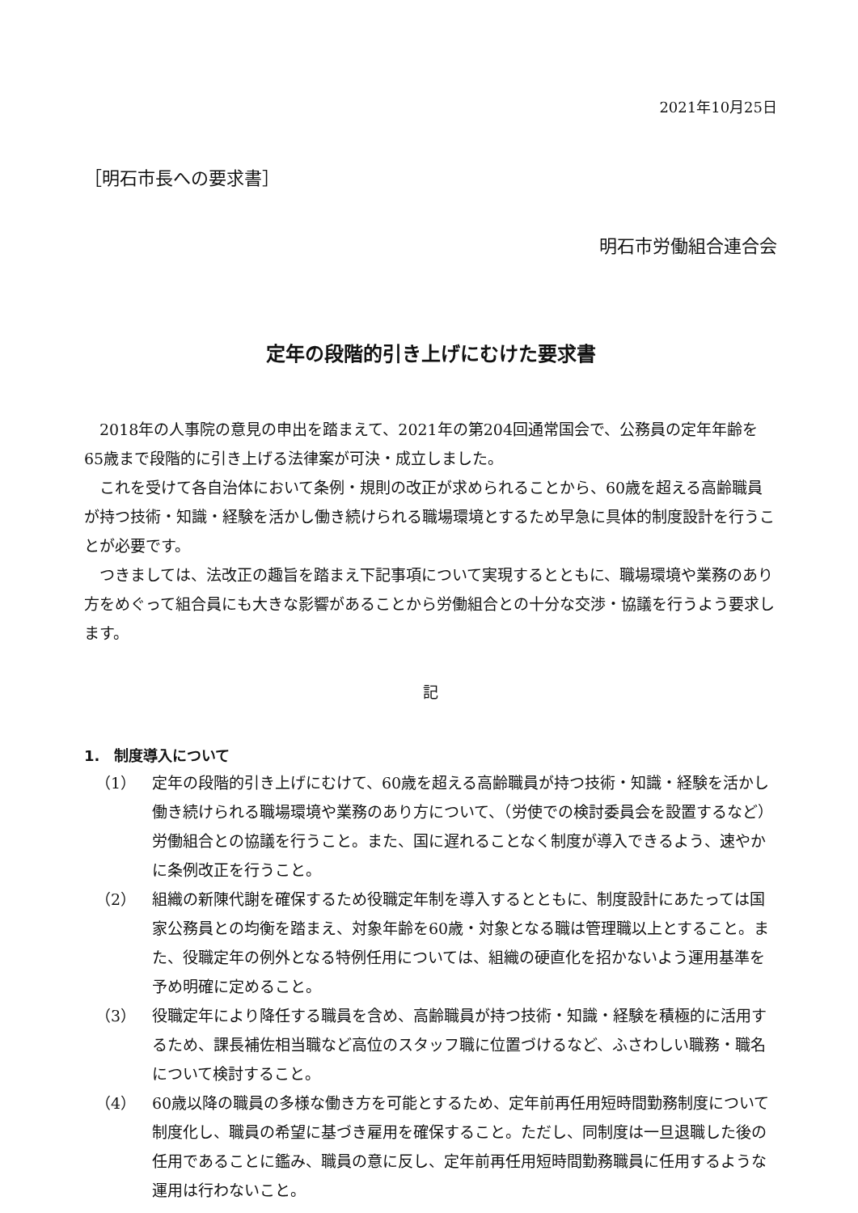2021年10月25日
［明石市長への要求書］
明石市労働組合連合会
定年の段階的引き上げにむけた要求書
2018年の人事院の意見の申出を踏まえて、2021年の第204回通常国会で、公務員の定年年齢を65歳まで段階的に引き上げる法律案が可決・成立しました。
これを受けて各自治体において条例・規則の改正が求められることから、60歳を超える高齢職員が持つ技術・知識・経験を活かし働き続けられる職場環境とするため早急に具体的制度設計を行うことが必要です。
つきましては、法改正の趣旨を踏まえ下記事項について実現するとともに、職場環境や業務のあり方をめぐって組合員にも大きな影響があることから労働組合との十分な交渉・協議を行うよう要求します。
記
1.　制度導入について
（1） 定年の段階的引き上げにむけて、60歳を超える高齢職員が持つ技術・知識・経験を活かし働き続けられる職場環境や業務のあり方について、（労使での検討委員会を設置するなど）労働組合との協議を行うこと。また、国に遅れることなく制度が導入できるよう、速やかに条例改正を行うこと。
（2） 組織の新陳代謝を確保するため役職定年制を導入するとともに、制度設計にあたっては国家公務員との均衡を踏まえ、対象年齢を60歳・対象となる職は管理職以上とすること。また、役職定年の例外となる特例任用については、組織の硬直化を招かないよう運用基準を予め明確に定めること。
（3） 役職定年により降任する職員を含め、高齢職員が持つ技術・知識・経験を積極的に活用するため、課長補佐相当職など高位のスタッフ職に位置づけるなど、ふさわしい職務・職名について検討すること。
（4） 60歳以降の職員の多様な働き方を可能とするため、定年前再任用短時間勤務制度について制度化し、職員の希望に基づき雇用を確保すること。ただし、同制度は一旦退職した後の任用であることに鑑み、職員の意に反し、定年前再任用短時間勤務職員に任用するような運用は行わないこと。